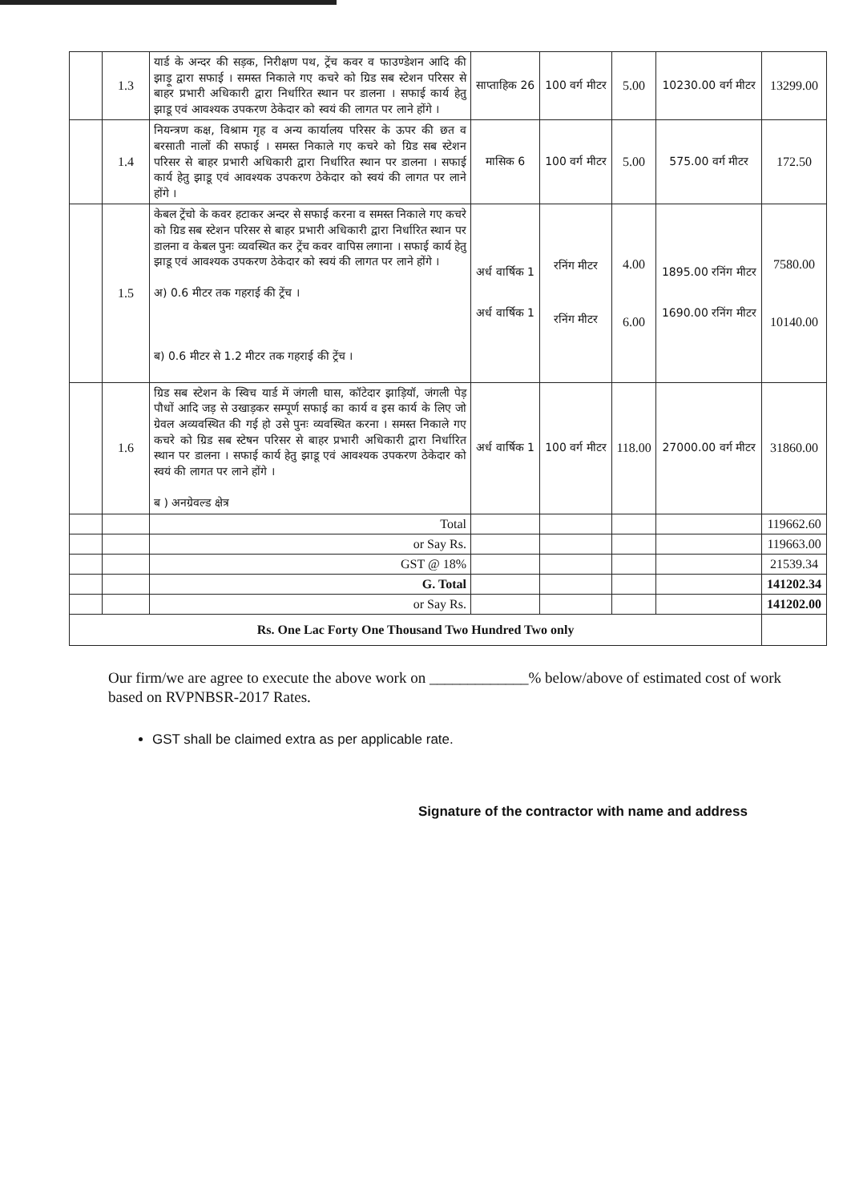| | 1.3 | यार्ड के अन्दर की सड़क, निरीक्षण पथ, ट्रेंच कवर व फाउण्डेशन आदि की झाड़ू द्वारा सफाई । समस्त निकाले गए कचरे को ग्रिड सब स्टेशन परिसर से बाहर प्रभारी अधिकारी द्वारा निर्धारित स्थान पर डालना । सफाई कार्य हेतु झाडू एवं आवश्यक उपकरण ठेकेदार को स्वयं की लागत पर लाने होंगे । | साप्ताहिक 26 | 100 वर्ग मीटर | 5.00 | 10230.00 वर्ग मीटर | 13299.00 |
| | 1.4 | नियन्त्रण कक्ष, विश्राम गृह व अन्य कार्यालय परिसर के ऊपर की छत व बरसाती नालों की सफाई । समस्त निकाले गए कचरे को ग्रिड सब स्टेशन परिसर से बाहर प्रभारी अधिकारी द्वारा निर्धारित स्थान पर डालना । सफाई कार्य हेतु झाडू एवं आवश्यक उपकरण ठेकेदार को स्वयं की लागत पर लाने होंगे । | मासिक 6 | 100 वर्ग मीटर | 5.00 | 575.00 वर्ग मीटर | 172.50 |
| | 1.5 | केबल ट्रेंचो के कवर हटाकर अन्दर से सफाई करना व समस्त निकाले गए कचरे को ग्रिड सब स्टेशन परिसर से बाहर प्रभारी अधिकारी द्वारा निर्धारित स्थान पर डालना व केबल पुनः व्यवस्थित कर ट्रेंच कवर वापिस लगाना । सफाई कार्य हेतु झाडू एवं आवश्यक उपकरण ठेकेदार को स्वयं की लागत पर लाने होंगे । अ) 0.6 मीटर तक गहराई की ट्रेंच । ब) 0.6 मीटर से 1.2 मीटर तक गहराई की ट्रेंच । | अर्ध वार्षिक 1 अर्ध वार्षिक 1 | रनिंग मीटर रनिंग मीटर | 4.00 6.00 | 1895.00 रनिंग मीटर 1690.00 रनिंग मीटर | 7580.00 10140.00 |
| | 1.6 | ग्रिड सब स्टेशन के स्विच यार्ड में जंगली घास, कॉटेदार झाड़ियॉ, जंगली पेड़ पौधों आदि जड़ से उखाड़कर सम्पूर्ण सफाई का कार्य व इस कार्य के लिए जो ग्रेवल अव्यवस्थित की गई हो उसे पुनः व्यवस्थित करना । समस्त निकाले गए कचरे को ग्रिड सब स्टेषन परिसर से बाहर प्रभारी अधिकारी द्वारा निर्धारित स्थान पर डालना । सफाई कार्य हेतु झाडू एवं आवश्यक उपकरण ठेकेदार को स्वयं की लागत पर लाने होंगे । ब ) अनग्रेवल्ड क्षेत्र | अर्ध वार्षिक 1 | 100 वर्ग मीटर | 118.00 | 27000.00 वर्ग मीटर | 31860.00 |
| | | Total | | | | | 119662.60 |
| | | or Say Rs. | | | | | 119663.00 |
| | | GST @ 18% | | | | | 21539.34 |
| | | G. Total | | | | | 141202.34 |
| | | or Say Rs. | | | | | 141202.00 |
| Rs. One Lac Forty One Thousand Two Hundred Two only | | | | | | | |
Our firm/we are agree to execute the above work on _____________% below/above of estimated cost of work based on RVPNBSR-2017 Rates.
GST shall be claimed extra as per applicable rate.
Signature of the contractor with name and address